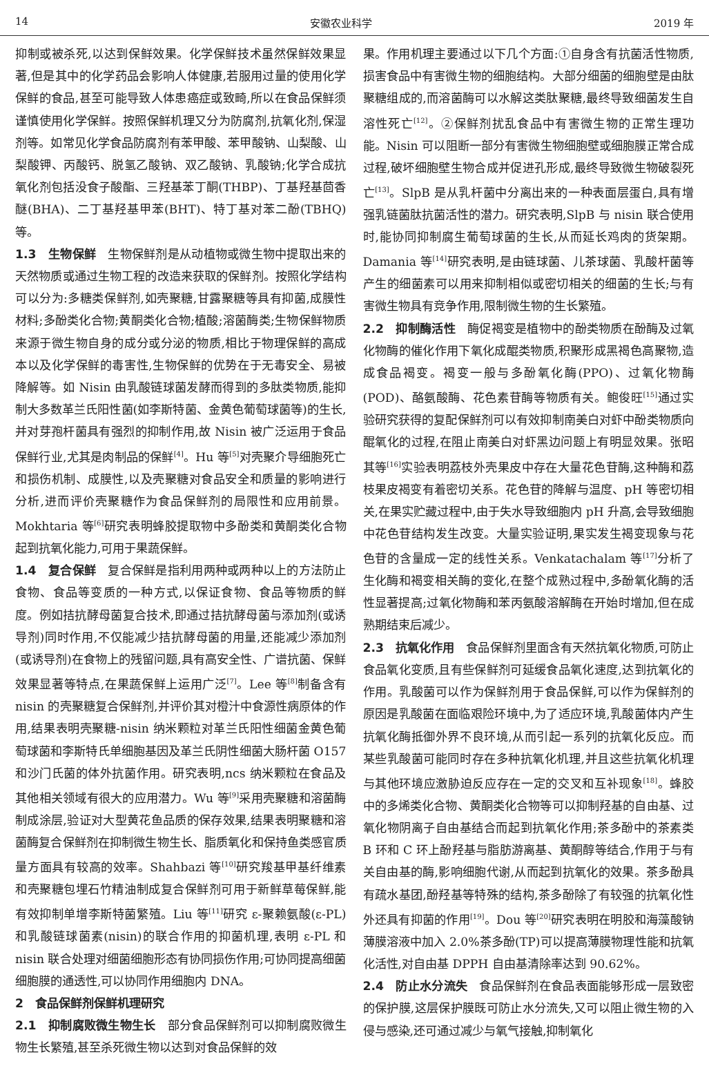14 安徽农业科学 2019 年
抑制或被杀死,以达到保鲜效果。化学保鲜技术虽然保鲜效果显著,但是其中的化学药品会影响人体健康,若服用过量的使用化学保鲜的食品,甚至可能导致人体患癌症或致畸,所以在食品保鲜须谨慎使用化学保鲜。按照保鲜机理又分为防腐剂,抗氧化剂,保湿剂等。如常见化学食品防腐剂有苯甲酸、苯甲酸钠、山梨酸、山梨酸钾、丙酸钙、脱氢乙酸钠、双乙酸钠、乳酸钠;化学合成抗氧化剂包括没食子酸酯、三羟基苯丁酮(THBP)、丁基羟基茴香醚(BHA)、二丁基羟基甲苯(BHT)、特丁基对苯二酚(TBHQ)等。
1.3　生物保鲜　生物保鲜剂是从动植物或微生物中提取出来的天然物质或通过生物工程的改造来获取的保鲜剂。按照化学结构可以分为:多糖类保鲜剂,如壳聚糖,甘露聚糖等具有抑菌,成膜性材料;多酚类化合物;黄酮类化合物;植酸;溶菌酶类;生物保鲜物质来源于微生物自身的成分或分泌的物质,相比于物理保鲜的高成本以及化学保鲜的毒害性,生物保鲜的优势在于无毒安全、易被降解等。如 Nisin 由乳酸链球菌发酵而得到的多肽类物质,能抑制大多数革兰氏阳性菌(如李斯特菌、金黄色葡萄球菌等)的生长,并对芽孢杆菌具有强烈的抑制作用,故 Nisin 被广泛运用于食品保鲜行业,尤其是肉制品的保鲜<sup>[4]</sup>。Hu 等<sup>[5]</sup>对壳聚介导细胞死亡和损伤机制、成膜性,以及壳聚糖对食品安全和质量的影响进行分析,进而评价壳聚糖作为食品保鲜剂的局限性和应用前景。Mokhtaria 等<sup>[6]</sup>研究表明蜂胶提取物中多酚类和黄酮类化合物起到抗氧化能力,可用于果蔬保鲜。
1.4　复合保鲜　复合保鲜是指利用两种或两种以上的方法防止食物、食品等变质的一种方式,以保证食物、食品等物质的鲜度。例如拮抗酵母菌复合技术,即通过拮抗酵母菌与添加剂(或诱导剂)同时作用,不仅能减少拮抗酵母菌的用量,还能减少添加剂(或诱导剂)在食物上的残留问题,具有高安全性、广谱抗菌、保鲜效果显著等特点,在果蔬保鲜上运用广泛<sup>[7]</sup>。Lee 等<sup>[8]</sup>制备含有 nisin 的壳聚糖复合保鲜剂,并评价其对橙汁中食源性病原体的作用,结果表明壳聚糖-nisin 纳米颗粒对革兰氏阳性细菌金黄色葡萄球菌和李斯特氏单细胞基因及革兰氏阴性细菌大肠杆菌 O157 和沙门氏菌的体外抗菌作用。研究表明,ncs 纳米颗粒在食品及其他相关领域有很大的应用潜力。Wu 等<sup>[9]</sup>采用壳聚糖和溶菌酶制成涂层,验证对大型黄花鱼品质的保存效果,结果表明聚糖和溶菌酶复合保鲜剂在抑制微生物生长、脂质氧化和保持鱼类感官质量方面具有较高的效率。Shahbazi 等<sup>[10]</sup>研究羧基甲基纤维素和壳聚糖包埋石竹精油制成复合保鲜剂可用于新鲜草莓保鲜,能有效抑制单增李斯特菌繁殖。Liu 等<sup>[11]</sup>研究 ε-聚赖氨酸(ε-PL)和乳酸链球菌素(nisin)的联合作用的抑菌机理,表明 ε-PL 和 nisin 联合处理对细菌细胞形态有协同损伤作用;可协同提高细菌细胞膜的通透性,可以协同作用细胞内 DNA。
2　食品保鲜剂保鲜机理研究
2.1　抑制腐败微生物生长　部分食品保鲜剂可以抑制腐败微生物生长繁殖,甚至杀死微生物以达到对食品保鲜的效
果。作用机理主要通过以下几个方面:①自身含有抗菌活性物质,损害食品中有害微生物的细胞结构。大部分细菌的细胞壁是由肽聚糖组成的,而溶菌酶可以水解这类肽聚糖,最终导致细菌发生自溶性死亡<sup>[12]</sup>。②保鲜剂扰乱食品中有害微生物的正常生理功能。Nisin 可以阻断一部分有害微生物细胞壁或细胞膜正常合成过程,破坏细胞壁生物合成并促进孔形成,最终导致微生物破裂死亡<sup>[13]</sup>。SlpB 是从乳杆菌中分离出来的一种表面层蛋白,具有增强乳链菌肽抗菌活性的潜力。研究表明,SlpB 与 nisin 联合使用时,能协同抑制腐生葡萄球菌的生长,从而延长鸡肉的货架期。Damania 等<sup>[14]</sup>研究表明,是由链球菌、儿茶球菌、乳酸杆菌等产生的细菌素可以用来抑制相似或密切相关的细菌的生长;与有害微生物具有竞争作用,限制微生物的生长繁殖。
2.2　抑制酶活性　酶促褐变是植物中的酚类物质在酚酶及过氧化物酶的催化作用下氧化成醌类物质,积聚形成黑褐色高聚物,造成食品褐变。褐变一般与多酚氧化酶(PPO)、过氧化物酶(POD)、酪氨酸酶、花色素苷酶等物质有关。鲍俊旺<sup>[15]</sup>通过实验研究获得的复配保鲜剂可以有效抑制南美白对虾中酚类物质向醌氧化的过程,在阻止南美白对虾黑边问题上有明显效果。张昭其等<sup>[16]</sup>实验表明荔枝外壳果皮中存在大量花色苷酶,这种酶和荔枝果皮褐变有着密切关系。花色苷的降解与温度、pH 等密切相关,在果实贮藏过程中,由于失水导致细胞内 pH 升高,会导致细胞中花色苷结构发生改变。大量实验证明,果实发生褐变现象与花色苷的含量成一定的线性关系。Venkatachalam 等<sup>[17]</sup>分析了生化酶和褐变相关酶的变化,在整个成熟过程中,多酚氧化酶的活性显著提高;过氧化物酶和苯丙氨酸溶解酶在开始时增加,但在成熟期结束后减少。
2.3　抗氧化作用　食品保鲜剂里面含有天然抗氧化物质,可防止食品氧化变质,且有些保鲜剂可延缓食品氧化速度,达到抗氧化的作用。乳酸菌可以作为保鲜剂用于食品保鲜,可以作为保鲜剂的原因是乳酸菌在面临艰险环境中,为了适应环境,乳酸菌体内产生抗氧化酶抵御外界不良环境,从而引起一系列的抗氧化反应。而某些乳酸菌可能同时存在多种抗氧化机理,并且这些抗氧化机理与其他环境应激胁迫反应存在一定的交叉和互补现象<sup>[18]</sup>。蜂胶中的多烯类化合物、黄酮类化合物等可以抑制羟基的自由基、过氧化物阴离子自由基结合而起到抗氧化作用;茶多酚中的茶素类 B 环和 C 环上酚羟基与脂肪游离基、黄酮醇等结合,作用于与有关自由基的酶,影响细胞代谢,从而起到抗氧化的效果。茶多酚具有疏水基团,酚羟基等特殊的结构,茶多酚除了有较强的抗氧化性外还具有抑菌的作用<sup>[19]</sup>。Dou 等<sup>[20]</sup>研究表明在明胶和海藻酸钠薄膜溶液中加入 2.0%茶多酚(TP)可以提高薄膜物理性能和抗氧化活性,对自由基 DPPH 自由基清除率达到 90.62%。
2.4　防止水分流失　食品保鲜剂在食品表面能够形成一层致密的保护膜,这层保护膜既可防止水分流失,又可以阻止微生物的入侵与感染,还可通过减少与氧气接触,抑制氧化